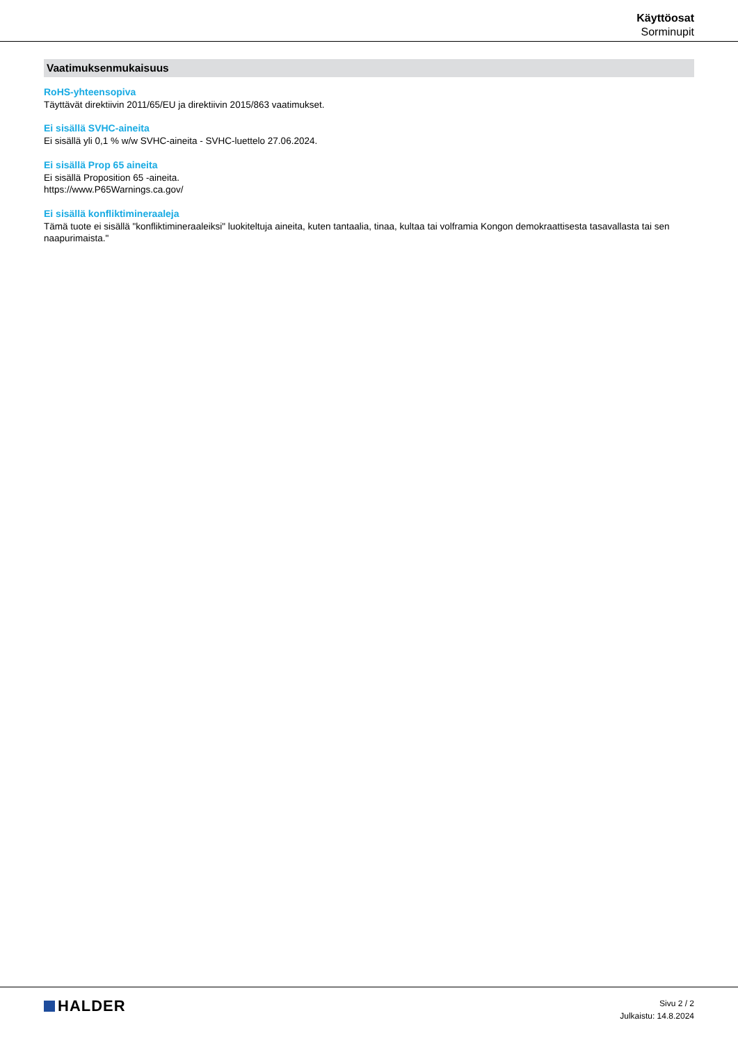Käyttöosat
Sorminupit
Vaatimuksenmukaisuus
RoHS-yhteensopiva
Täyttävät direktiivin 2011/65/EU ja direktiivin 2015/863 vaatimukset.
Ei sisällä SVHC-aineita
Ei sisällä yli 0,1 % w/w SVHC-aineita - SVHC-luettelo 27.06.2024.
Ei sisällä Prop 65 aineita
Ei sisällä Proposition 65 -aineita.
https://www.P65Warnings.ca.gov/
Ei sisällä konfliktimineraaleja
Tämä tuote ei sisällä "konfliktimineraaleiksi" luokiteltuja aineita, kuten tantaalia, tinaa, kultaa tai volframia Kongon demokraattisesta tasavallasta tai sen naapurimaista."
HALDER
Sivu 2 / 2
Julkaistu: 14.8.2024